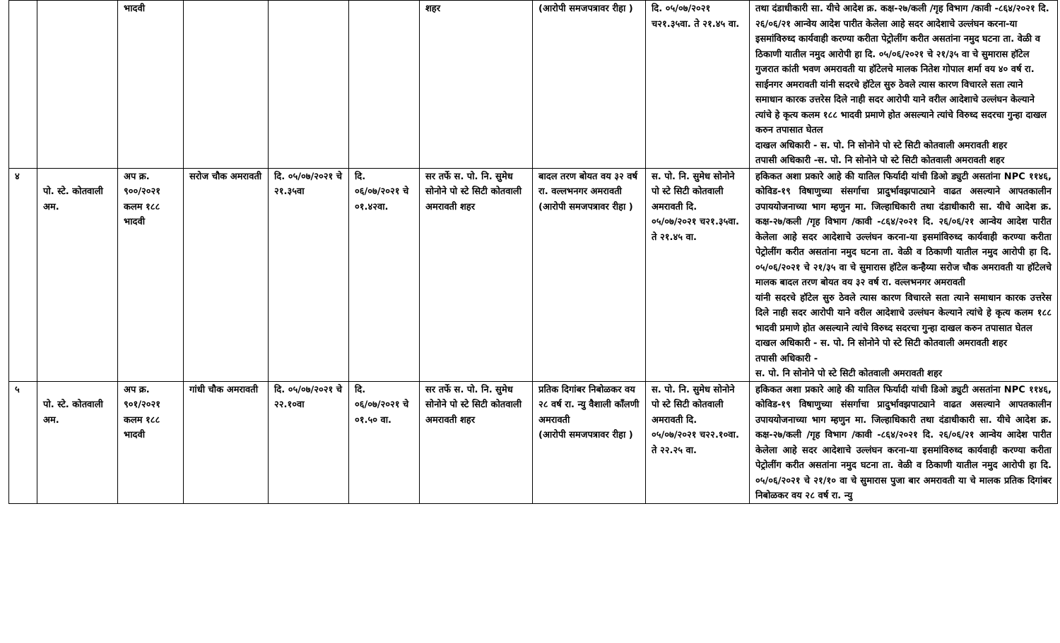| | | भादवी | | | | शहर | (आरोपी समजपत्रावर रीहा ) | दि. ०५/०७/२०२१ च२१.३५वा. ते २१.४५ वा. | तथा दंडाधीकारी सा. यीचे आदेश क्र. कक्ष-२७/कली /गृह विभाग /कावी -८६४/२०२१ दि. २६/०६/२१ आन्वेय आदेश पारीत केलेला आहे सदर आदेशाचे उल्लंघन करना-या इसमांविरुध्द कार्यवाही करण्या करीता पेट्रोलींग करीत असतांना नमुद घटना ता. वेळी व ठिकाणी यातील नमुद आरोपी हा दि. ०५/०६/२०२१ चे २१/३५ वा चे सुमारास हॉटेल गुजरात कांती भवण अमरावती या हॉटेलचे मालक नितेश गोपाल शर्मा वय ४० वर्ष रा. साईनगर अमरावती यांनी सदरचे हॉटेल सुरु ठेवले त्यास कारण विचारले सता त्याने समाधान कारक उत्तरेस दिले नाही सदर आरोपी याने वरील आदेशाचे उल्लंघन केल्याने त्यांचे हे कृत्य कलम १८८ भादवी प्रमाणे होत असल्याने त्यांचे विरुध्द सदरचा गुन्हा दाखल करुन तपासात घेतल दाखल अधिकारी - स. पो. नि सोनोने पो स्टे सिटी कोतवाली अमरावती शहर तपासी अधिकारी -स. पो. नि सोनोने पो स्टे सिटी कोतवाली अमरावती शहर |
| ४ | पो. स्टे. कोतवाली अम. | अप क्र. ९००/२०२१ कलम १८८ भादवी | सरोज चौक अमरावती | दि. ०५/०७/२०२१ चे २१.३५वा | दि. ०६/०७/२०२१ चे ०१.४२वा. | सर तर्फे स. पो. नि. सुमेध सोनोने पो स्टे सिटी कोतवाली अमरावती शहर | बादल तरण बोयत वय ३२ वर्ष रा. वल्लभनगर अमरावती (आरोपी समजपत्रावर रीहा ) | स. पो. नि. सुमेध सोनोने पो स्टे सिटी कोतवाली अमरावती दि. ०५/०७/२०२१ च२१.३५वा. ते २१.४५ वा. | हकिकत अशा प्रकारे आहे की यातिल फिर्यादी यांची डिओ ड्युटी असतांना NPC ११४६, कोविड-१९ विषाणुच्या संसर्गाचा प्रादुर्भावझपाट्याने वाढत असल्याने आपतकालीन उपाययोजनाच्या भाग म्हणुन मा. जिल्हाधिकारी तथा दंडाधीकारी सा. यीचे आदेश क्र. कक्ष-२७/कली /गृह विभाग /कावी -८६४/२०२१ दि. २६/०६/२१ आन्वेय आदेश पारीत केलेला आहे सदर आदेशाचे उल्लंघन करना-या इसमांविरुध्द कार्यवाही करण्या करीता पेट्रोलींग करीत असतांना नमुद घटना ता. वेळी व ठिकाणी यातील नमुद आरोपी हा दि. ०५/०६/२०२१ चे २१/३५ वा चे सुमारास हॉटेल कन्हैय्या सरोज चौक अमरावती या हॉटेलचे मालक बादल तरण बोयत वय ३२ वर्ष रा. वल्लभनगर अमरावती यांनी सदरचे हॉटेल सुरु ठेवले त्यास कारण विचारले सता त्याने समाधान कारक उत्तरेस दिले नाही सदर आरोपी याने वरील आदेशाचे उल्लंघन केल्याने त्यांचे हे कृत्य कलम १८८ भादवी प्रमाणे होत असल्याने त्यांचे विरुध्द सदरचा गुन्हा दाखल करुन तपासात घेतल दाखल अधिकारी - स. पो. नि सोनोने पो स्टे सिटी कोतवाली अमरावती शहर तपासी अधिकारी - स. पो. नि सोनोने पो स्टे सिटी कोतवाली अमरावती शहर |
| ५ | पो. स्टे. कोतवाली अम. | अप क्र. ९०१/२०२१ कलम १८८ भादवी | गांधी चौक अमरावती | दि. ०५/०७/२०२१ चे २२.१०वा | दि. ०६/०७/२०२१ चे ०१.५० वा. | सर तर्फे स. पो. नि. सुमेध सोनोने पो स्टे सिटी कोतवाली अमरावती शहर | प्रतिक दिगांबर निबोळकर वय २८ वर्ष रा. न्यु वैशाली काँलणी अमरावती (आरोपी समजपत्रावर रीहा ) | स. पो. नि. सुमेध सोनोने पो स्टे सिटी कोतवाली अमरावती दि. ०५/०७/२०२१ च२२.१०वा. ते २२.२५ वा. | हकिकत अशा प्रकारे आहे की यातिल फिर्यादी यांची डिओ ड्युटी असतांना NPC ११४६, कोविड-१९ विषाणुच्या संसर्गाचा प्रादुर्भावझपाट्याने वाढत असल्याने आपतकालीन उपाययोजनाच्या भाग म्हणुन मा. जिल्हाधिकारी तथा दंडाधीकारी सा. यीचे आदेश क्र. कक्ष-२७/कली /गृह विभाग /कावी -८६४/२०२१ दि. २६/०६/२१ आन्वेय आदेश पारीत केलेला आहे सदर आदेशाचे उल्लंघन करना-या इसमांविरुध्द कार्यवाही करण्या करीता पेट्रोलींग करीत असतांना नमुद घटना ता. वेळी व ठिकाणी यातील नमुद आरोपी हा दि. ०५/०६/२०२१ चे २१/१० वा चे सुमारास पुजा बार अमरावती या चे मालक प्रतिक दिगांबर निबोळकर वय २८ वर्ष रा. न्यु |